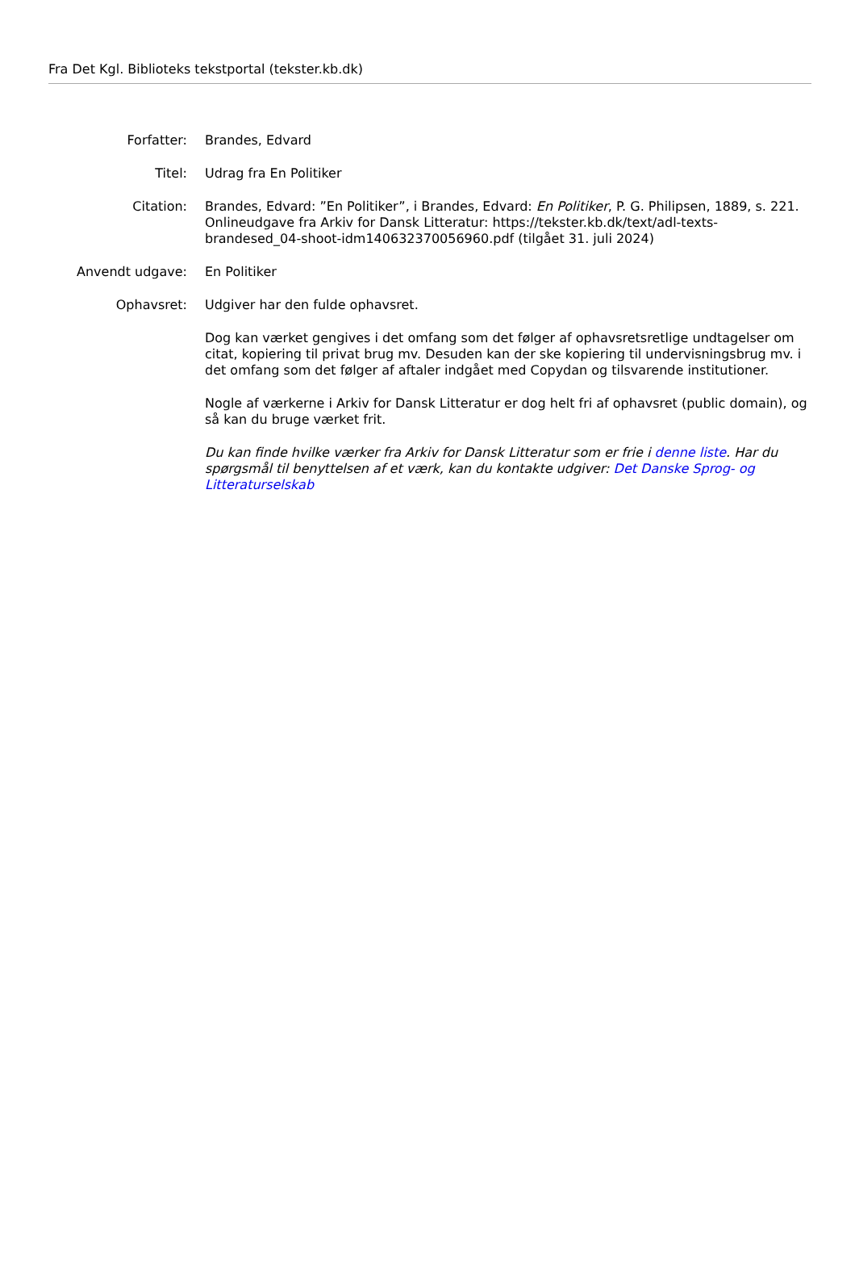Fra Det Kgl. Biblioteks tekstportal (tekster.kb.dk)
Forfatter: Brandes, Edvard
Titel: Udrag fra En Politiker
Citation: Brandes, Edvard: ”En Politiker”, i Brandes, Edvard: En Politiker, P. G. Philipsen, 1889, s. 221. Onlineudgave fra Arkiv for Dansk Litteratur: https://tekster.kb.dk/text/adl-texts-brandesed_04-shoot-idm140632370056960.pdf (tilgået 31. juli 2024)
Anvendt udgave: En Politiker
Ophavsret: Udgiver har den fulde ophavsret.
Dog kan værket gengives i det omfang som det følger af ophavsretsretlige undtagelser om citat, kopiering til privat brug mv. Desuden kan der ske kopiering til undervisningsbrug mv. i det omfang som det følger af aftaler indgået med Copydan og tilsvarende institutioner.
Nogle af værkerne i Arkiv for Dansk Litteratur er dog helt fri af ophavsret (public domain), og så kan du bruge værket frit.
Du kan finde hvilke værker fra Arkiv for Dansk Litteratur som er frie i denne liste. Har du spørgsmål til benyttelsen af et værk, kan du kontakte udgiver: Det Danske Sprog- og Litteraturselskab